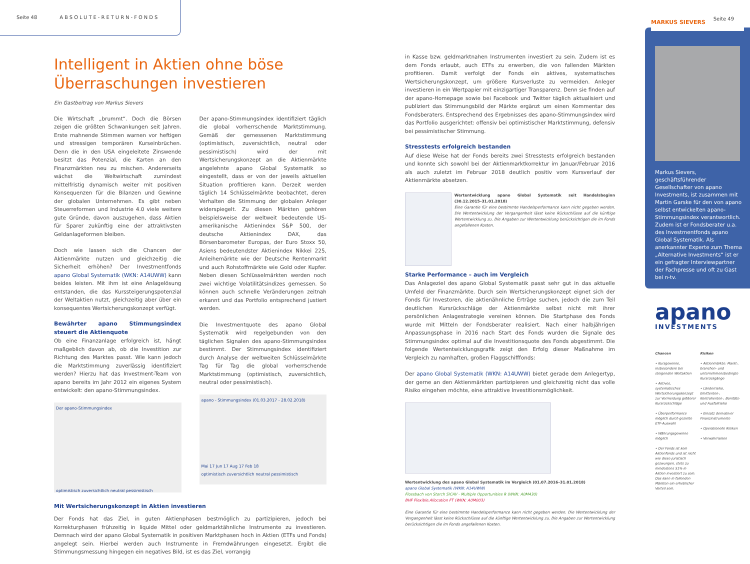Seite 48 ABSOLUTE-RETURN-FONDS
Intelligent in Aktien ohne böse
Überraschungen investieren
Ein Gastbeitrag von Markus Sievers
Die Wirtschaft „brummt“. Doch die Börsen zeigen die größten Schwankungen seit Jahren. Erste mahnende Stimmen warnen vor heftigen und stressigen temporären Kurseinbrüchen. Denn die in den USA eingeleitete Zinswende besitzt das Potenzial, die Karten an den Finanzmärkten neu zu mischen. Andererseits wächst die Weltwirtschaft zumindest mittelfristig dynamisch weiter mit positiven Konsequenzen für die Bilanzen und Gewinne der globalen Unternehmen. Es gibt neben Steuerreformen und Industrie 4.0 viele weitere gute Gründe, davon auszugehen, dass Aktien für Sparer zukünftig eine der attraktivsten Geldanlageformen bleiben.
Doch wie lassen sich die Chancen der Aktienmärkte nutzen und gleichzeitig die Sicherheit erhöhen? Der Investmentfonds apano Global Systematik (WKN: A14UWW) kann beides leisten. Mit ihm ist eine Anlagelösung entstanden, die das Kurssteigerungspotenzial der Weltaktien nutzt, gleichzeitig aber über ein konsequentes Wertsicherungskonzept verfügt.
Bewährter apano Stimmungsindex steuert die Aktienquote
Ob eine Finanzanlage erfolgreich ist, hängt maßgeblich davon ab, ob die Investition zur Richtung des Marktes passt. Wie kann jedoch die Marktstimmung zuverlässig identifiziert werden? Hierzu hat das Investment-Team von apano bereits im Jahr 2012 ein eigenes System entwickelt: den apano-Stimmungsindex.
Der apano-Stimmungsindex
optimistisch zuversichtlich neutral pessimistisch
Der apano-Stimmungsindex identifiziert täglich die global vorherrschende Marktstimmung. Gemäß der gemessenen Marktstimmung (optimistisch, zuversichtlich, neutral oder pessimistisch) wird der mit Wertsicherungskonzept an die Aktienmärkte angelehnte apano Global Systematik so eingestellt, dass er von der jeweils aktuellen Situation profitieren kann. Derzeit werden täglich 14 Schlüsselmärkte beobachtet, deren Verhalten die Stimmung der globalen Anleger widerspiegelt. Zu diesen Märkten gehören beispielsweise der weltweit bedeutende US-amerikanische Aktienindex S&P 500, der deutsche Aktienindex DAX, das Börsenbarometer Europas, der Euro Stoxx 50, Asiens bedeutendster Aktienindex Nikkei 225, Anleihemärkte wie der Deutsche Rentenmarkt und auch Rohstoffmärkte wie Gold oder Kupfer. Neben diesen Schlüsselmärkten werden noch zwei wichtige Volatilitätsindizes gemessen. So können auch schnelle Veränderungen zeitnah erkannt und das Portfolio entsprechend justiert werden.
Die Investmentquote des apano Global Systematik wird regelgebunden von den täglichen Signalen des apano-Stimmungsindex bestimmt. Der Stimmungsindex identifiziert durch Analyse der weltweiten Schlüsselmärkte Tag für Tag die global vorherrschende Marktstimmung (optimistisch, zuversichtlich, neutral oder pessimistisch).
apano - Stimmungsindex (01.03.2017 - 28.02.2018)
Mai 17 Jun 17 Aug 17 Feb 18
optimistisch zuversichtlich neutral pessimistisch
Mit Wertsicherungskonzept in Aktien investieren
Der Fonds hat das Ziel, in guten Aktienphasen bestmöglich zu partizipieren, jedoch bei Korrekturphasen frühzeitig in liquide Mittel oder geldmarktähnliche Instrumente zu investieren. Demnach wird der apano Global Systematik in positiven Marktphasen hoch in Aktien (ETFs und Fonds) angelegt sein. Hierbei werden auch Instrumente in Fremdwährungen eingesetzt. Ergibt die Stimmungsmessung hingegen ein negatives Bild, ist es das Ziel, vorrangig
in Kasse bzw. geldmarktnahen Instrumenten investiert zu sein. Zudem ist es dem Fonds erlaubt, auch ETFs zu erwerben, die von fallenden Märkten profitieren. Damit verfolgt der Fonds ein aktives, systematisches Wertsicherungskonzept, um größere Kursverluste zu vermeiden. Anleger investieren in ein Wertpapier mit einzigartiger Transparenz. Denn sie finden auf der apano-Homepage sowie bei Facebook und Twitter täglich aktualisiert und publiziert das Stimmungsbild der Märkte ergänzt um einen Kommentar des Fondsberaters. Entsprechend des Ergebnisses des apano-Stimmungsindex wird das Portfolio ausgerichtet: offensiv bei optimistischer Marktstimmung, defensiv bei pessimistischer Stimmung.
Stresstests erfolgreich bestanden
Auf diese Weise hat der Fonds bereits zwei Stresstests erfolgreich bestanden und konnte sich sowohl bei der Aktienmarktkorrektur im Januar/Februar 2016 als auch zuletzt im Februar 2018 deutlich positiv vom Kursverlauf der Aktienmärkte absetzen.
Wertentwicklung apano Global Systematik seit Handelsbeginn (30.12.2015–31.01.2018)
Eine Garantie für eine bestimmte Handelsperformance kann nicht gegeben werden. Die Wertentwicklung der Vergangenheit lässt keine Rückschlüsse auf die künftige Wertentwicklung zu. Die Angaben zur Wertentwicklung berücksichtigen die im Fonds angefallenen Kosten.
Starke Performance – auch im Vergleich
Das Anlageziel des apano Global Systematik passt sehr gut in das aktuelle Umfeld der Finanzmärkte. Durch sein Wertsicherungskonzept eignet sich der Fonds für Investoren, die aktienähnliche Erträge suchen, jedoch die zum Teil deutlichen Kursrückschläge der Aktienmärkte selbst nicht mit ihrer persönlichen Anlagestrategie vereinen können. Die Startphase des Fonds wurde mit Mitteln der Fondsberater realisiert. Nach einer halbjährigen Anpassungsphase in 2016 nach Start des Fonds wurden die Signale des Stimmungsindex optimal auf die Investitionsquote des Fonds abgestimmt. Die folgende Wertentwicklungsgrafik zeigt den Erfolg dieser Maßnahme im Vergleich zu namhaften, großen Flaggschifffonds:
Der apano Global Systematik (WKN: A14UWW) bietet gerade dem Anlegertyp, der gerne an den Aktienmärkten partizipieren und gleichzeitig nicht das volle Risiko eingehen möchte, eine attraktive Investitionsmöglichkeit.
Wertentwicklung des apano Global Systematik im Vergleich (01.07.2016–31.01.2018)
apano Global Systematik (WKN: A14UWW)
Flossbach von Storch SICAV - Multiple Opportunities R (WKN: A0M430)
BHF Flexible.Allocation FT (WKN: A0M003)
Eine Garantie für eine bestimmte Handelsperformance kann nicht gegeben werden. Die Wertentwicklung der Vergangenheit lässt keine Rückschlüsse auf die künftige Wertentwicklung zu. Die Angaben zur Wertentwicklung berücksichtigen die im Fonds angefallenen Kosten.
Seite 49
MARKUS SIEVERS
Markus Sievers, geschäftsführender Gesellschafter von apano Investments, ist zusammen mit Martin Garske für den von apano selbst entwickelten apano-Stimmungsindex verantwortlich. Zudem ist er Fondsberater u.a. des Investmentfonds apano Global Systematik. Als anerkannter Experte zum Thema „Alternative Investments“ ist er ein gefragter Interviewpartner der Fachpresse und oft zu Gast bei n-tv.
apano
INVESTMENTS
Chancen
• Kursgewinne, insbesondere bei steigenden Weltaktien
• Aktives, systematisches Wertsicherungskonzept zur Vermeidung größerer Kursrückschläge
• Überperformance möglich durch gezielte ETF-Auswahl
• Währungsgewinne möglich
• Der Fonds ist kein Aktienfonds und ist nicht wie diese juristisch gezwungen, stets zu mindestens 51% in Aktien investiert zu sein. Das kann in fallenden Märkten ein erheblicher Vorteil sein.
Risiken
• Aktienmärkte: Markt-, branchen- und unternehmensbedingte Kursrückgänge
• Länderrisiko, Emittenten-, Kontrahenten-, Bonitäts- und Ausfallrisiko
• Einsatz derivativer Finanzinstrumente
• Operationelle Risiken
• Verwahrrisiken